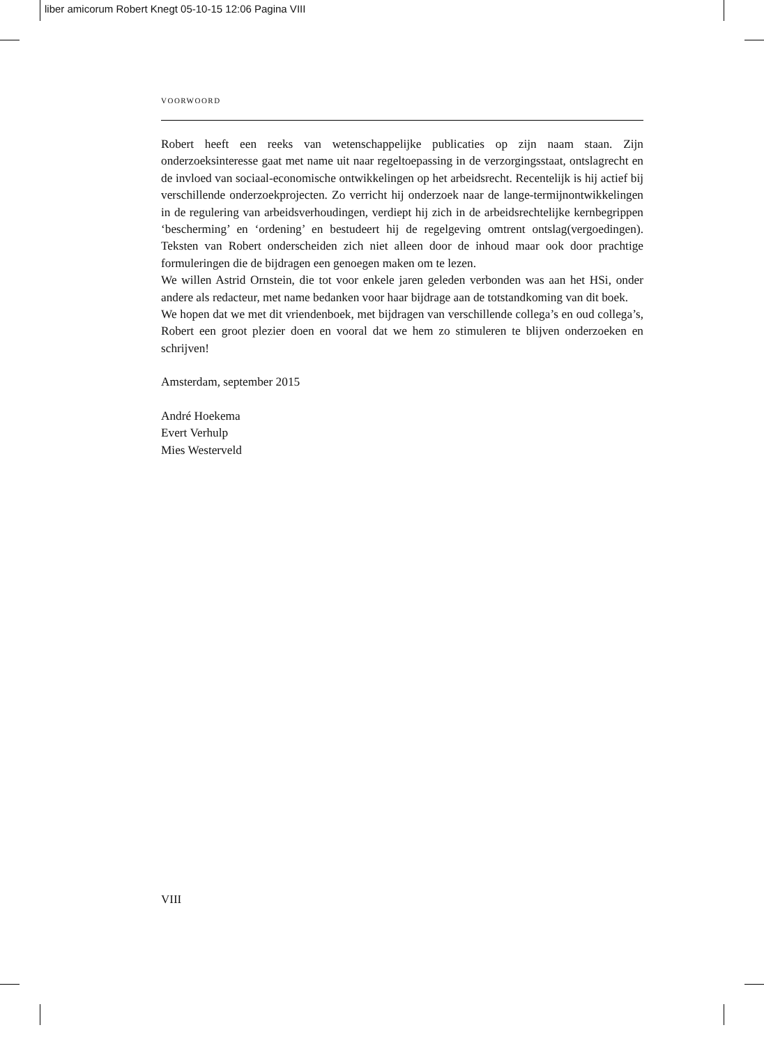liber amicorum Robert Knegt 05-10-15 12:06 Pagina VIII
VOORWOORD
Robert heeft een reeks van wetenschappelijke publicaties op zijn naam staan. Zijn onderzoeksinteresse gaat met name uit naar regeltoepassing in de verzorgingsstaat, ontslagrecht en de invloed van sociaal-economische ontwikkelingen op het arbeidsrecht. Recentelijk is hij actief bij verschillende onderzoekprojecten. Zo verricht hij onderzoek naar de lange-termijnontwikkelingen in de regulering van arbeidsverhoudingen, verdiept hij zich in de arbeidsrechtelijke kernbegrippen ‘bescherming’ en ‘ordening’ en bestudeert hij de regelgeving omtrent ontslag(vergoedingen). Teksten van Robert onderscheiden zich niet alleen door de inhoud maar ook door prachtige formuleringen die de bijdragen een genoegen maken om te lezen.
We willen Astrid Ornstein, die tot voor enkele jaren geleden verbonden was aan het HSi, onder andere als redacteur, met name bedanken voor haar bijdrage aan de totstandkoming van dit boek.
We hopen dat we met dit vriendenboek, met bijdragen van verschillende collega’s en oud collega’s, Robert een groot plezier doen en vooral dat we hem zo stimuleren te blijven onderzoeken en schrijven!
Amsterdam, september 2015
André Hoekema
Evert Verhulp
Mies Westerveld
VIII